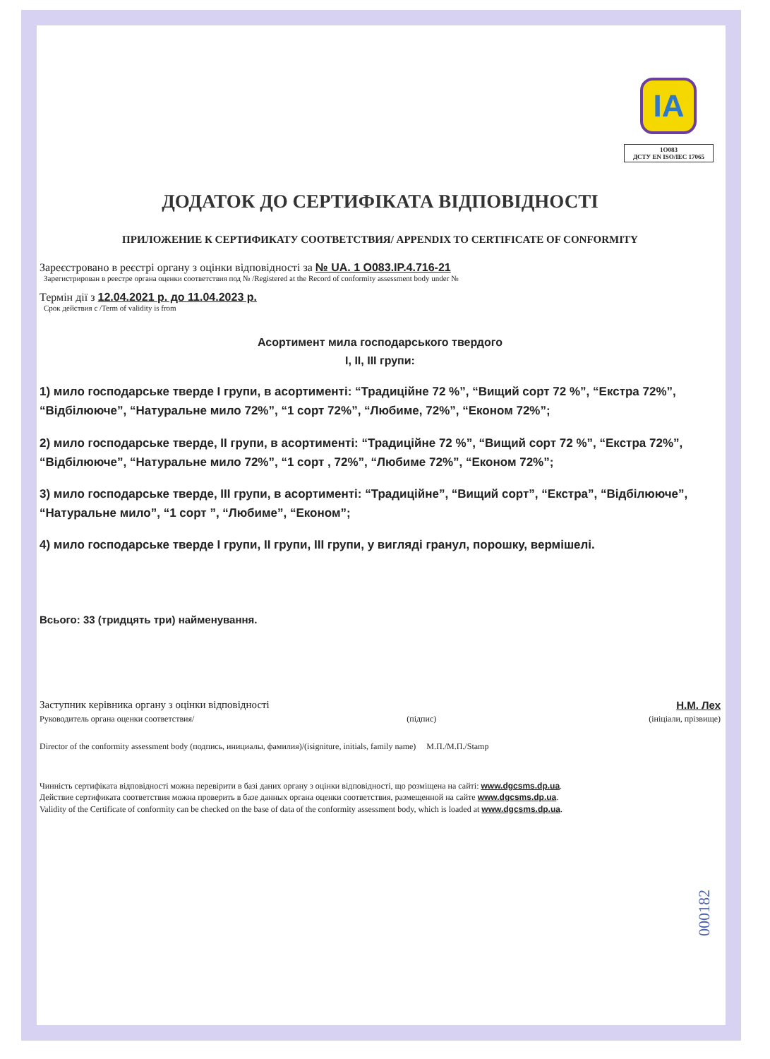ІА
1O083
ДСТУ EN ISO/IEC 17065
ДОДАТОК ДО СЕРТИФІКАТА ВІДПОВІДНОСТІ
ПРИЛОЖЕНИЕ К СЕРТИФИКАТУ СООТВЕТСТВИЯ/ APPENDIX TO CERTIFICATE OF CONFORMITY
Зареєстровано в реєстрі органу з оцінки відповідності за № UA. 1 O083.IP.4.716-21
Зарегистрирован в реестре органа оценки соответствия под № /Registered at the Record of conformity assessment body under №
Термін дії з 12.04.2021 р. до 11.04.2023 р.
Срок действия с /Term of validity is from
Асортимент мила господарського твердого
І, ІІ, ІІІ групи:
1) мило господарське тверде І групи, в асортименті: “Традиційне 72 %”, “Вищий сорт 72 %”, “Екстра 72%”, “Відбілююче”, “Натуральне мило 72%”, “1 сорт 72%”, “Любиме, 72%”, “Економ 72%”;
2) мило господарське тверде, ІІ групи, в асортименті: “Традиційне 72 %”, “Вищий сорт 72 %”, “Екстра 72%”, “Відбілююче”, “Натуральне мило 72%”, “1 сорт , 72%”, “Любиме 72%”, “Економ 72%”;
3) мило господарське тверде, ІІІ групи, в асортименті: “Традиційне”, “Вищий сорт”, “Екстра”, “Відбілююче”, “Натуральне мило”, “1 сорт ”, “Любиме”, “Економ”;
4) мило господарське тверде І групи, ІІ групи, ІІІ групи, у вигляді гранул, порошку, вермішелі.
Всього: 33 (тридцять три) найменування.
Заступник керівника органу з оцінки відповідності Н.М. Лех
Руководитель органа оценки соответствия/ (підпис) (ініціали, прізвище)
Director of the conformity assessment body (подпись, инициалы, фамилия)/(isigniture, initials, family name) М.П./М.П./Stamp
Чинність сертифіката відповідності можна перевірити в базі даних органу з оцінки відповідності, що розміщена на сайті: www.dgcsms.dp.ua.
Действие сертификата соответствия можна проверить в базе данных органа оценки соответствия, размещенной на сайте www.dgcsms.dp.ua.
Validity of the Certificate of conformity can be checked on the base of data of the conformity assessment body, which is loaded at www.dgcsms.dp.ua.
000182